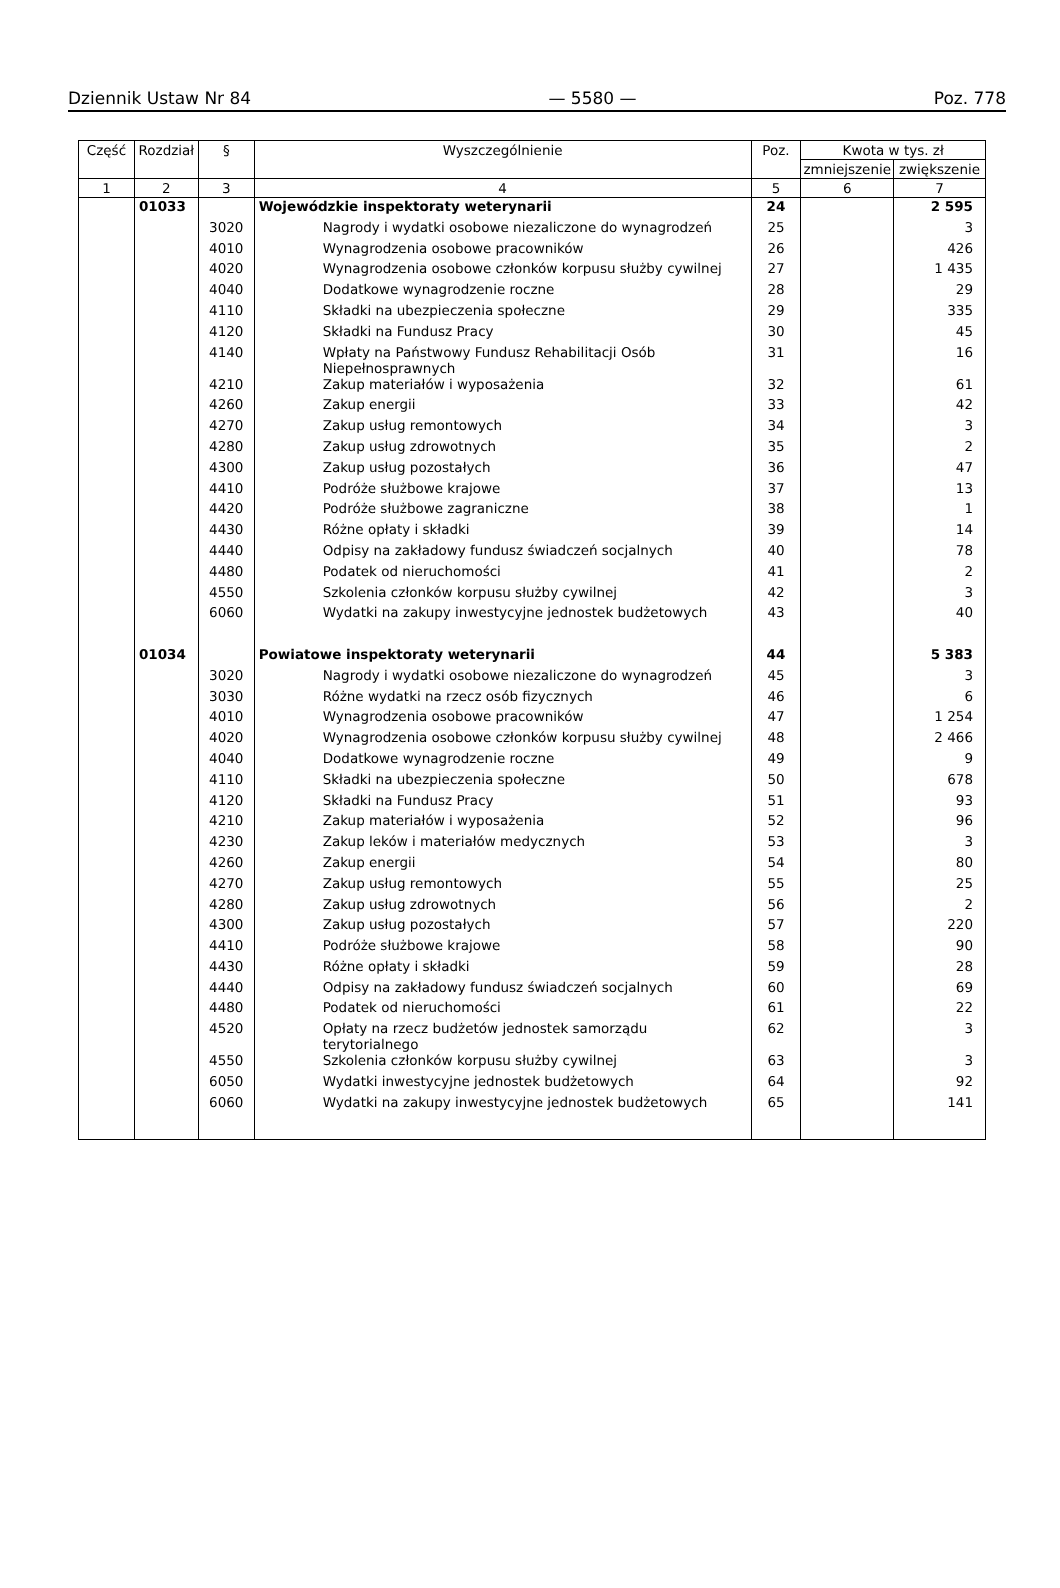Dziennik Ustaw Nr 84 — 5580 — Poz. 778
| Część | Rozdział | § | Wyszczególnienie | Poz. | Kwota w tys. zł | |
| --- | --- | --- | --- | --- | --- | --- |
| | | | | | zmniejszenie | zwiększenie |
| 1 | 2 | 3 | 4 | 5 | 6 | 7 |
| | 01033 | | Wojewódzkie inspektoraty weterynarii | 24 | | 2 595 |
| | | 3020 | Nagrody i wydatki osobowe niezaliczone do wynagrodzeń | 25 | | 3 |
| | | 4010 | Wynagrodzenia osobowe pracowników | 26 | | 426 |
| | | 4020 | Wynagrodzenia osobowe członków korpusu służby cywilnej | 27 | | 1 435 |
| | | 4040 | Dodatkowe wynagrodzenie roczne | 28 | | 29 |
| | | 4110 | Składki na ubezpieczenia społeczne | 29 | | 335 |
| | | 4120 | Składki na Fundusz Pracy | 30 | | 45 |
| | | 4140 | Wpłaty na Państwowy Fundusz Rehabilitacji Osób Niepełnosprawnych | 31 | | 16 |
| | | 4210 | Zakup materiałów i wyposażenia | 32 | | 61 |
| | | 4260 | Zakup energii | 33 | | 42 |
| | | 4270 | Zakup usług remontowych | 34 | | 3 |
| | | 4280 | Zakup usług zdrowotnych | 35 | | 2 |
| | | 4300 | Zakup usług pozostałych | 36 | | 47 |
| | | 4410 | Podróże służbowe krajowe | 37 | | 13 |
| | | 4420 | Podróże służbowe zagraniczne | 38 | | 1 |
| | | 4430 | Różne opłaty i składki | 39 | | 14 |
| | | 4440 | Odpisy na zakładowy fundusz świadczeń socjalnych | 40 | | 78 |
| | | 4480 | Podatek od nieruchomości | 41 | | 2 |
| | | 4550 | Szkolenia członków korpusu służby cywilnej | 42 | | 3 |
| | | 6060 | Wydatki na zakupy inwestycyjne jednostek budżetowych | 43 | | 40 |
| | 01034 | | Powiatowe inspektoraty weterynarii | 44 | | 5 383 |
| | | 3020 | Nagrody i wydatki osobowe niezaliczone do wynagrodzeń | 45 | | 3 |
| | | 3030 | Różne wydatki na rzecz osób fizycznych | 46 | | 6 |
| | | 4010 | Wynagrodzenia osobowe pracowników | 47 | | 1 254 |
| | | 4020 | Wynagrodzenia osobowe członków korpusu służby cywilnej | 48 | | 2 466 |
| | | 4040 | Dodatkowe wynagrodzenie roczne | 49 | | 9 |
| | | 4110 | Składki na ubezpieczenia społeczne | 50 | | 678 |
| | | 4120 | Składki na Fundusz Pracy | 51 | | 93 |
| | | 4210 | Zakup materiałów i wyposażenia | 52 | | 96 |
| | | 4230 | Zakup leków i materiałów medycznych | 53 | | 3 |
| | | 4260 | Zakup energii | 54 | | 80 |
| | | 4270 | Zakup usług remontowych | 55 | | 25 |
| | | 4280 | Zakup usług zdrowotnych | 56 | | 2 |
| | | 4300 | Zakup usług pozostałych | 57 | | 220 |
| | | 4410 | Podróże służbowe krajowe | 58 | | 90 |
| | | 4430 | Różne opłaty i składki | 59 | | 28 |
| | | 4440 | Odpisy na zakładowy fundusz świadczeń socjalnych | 60 | | 69 |
| | | 4480 | Podatek od nieruchomości | 61 | | 22 |
| | | 4520 | Opłaty na rzecz budżetów jednostek samorządu terytorialnego | 62 | | 3 |
| | | 4550 | Szkolenia członków korpusu służby cywilnej | 63 | | 3 |
| | | 6050 | Wydatki inwestycyjne jednostek budżetowych | 64 | | 92 |
| | | 6060 | Wydatki na zakupy inwestycyjne jednostek budżetowych | 65 | | 141 |